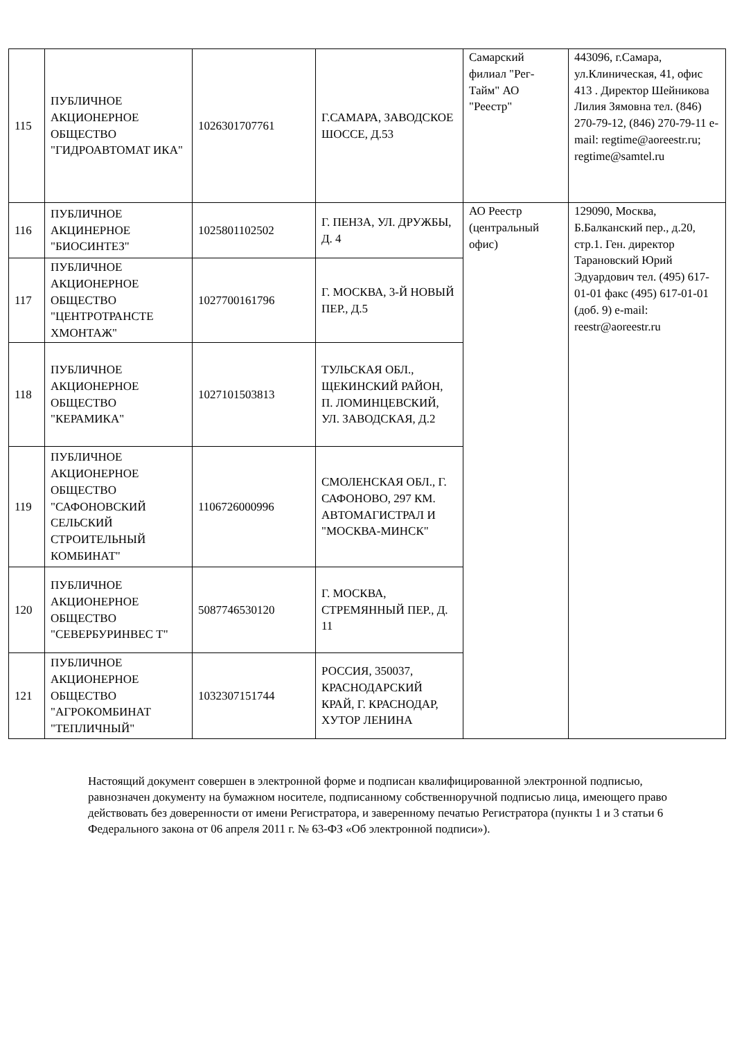| 115 | ПУБЛИЧНОЕ АКЦИОНЕРНОЕ ОБЩЕСТВО "ГИДРОАВТОМАТ ИКА" | 1026301707761 | Г.САМАРА, ЗАВОДСКОЕ ШОССЕ, Д.53 | Самарский филиал "Рег-Тайм" АО "Реестр" | 443096, г.Самара, ул.Клиническая, 41, офис 413 . Директор Шейникова Лилия Зямовна тел. (846) 270-79-12, (846) 270-79-11 e-mail: regtime@aoreestr.ru; regtime@samtel.ru |
| 116 | ПУБЛИЧНОЕ АКЦИНЕРНОЕ "БИОСИНТЕЗ" | 1025801102502 | Г. ПЕНЗА, УЛ. ДРУЖБЫ, Д. 4 | АО Реестр (центральный офис) | 129090, Москва, Б.Балканский пер., д.20, стр.1. Ген. директор Тарановский Юрий Эдуардович тел. (495) 617-01-01 факс (495) 617-01-01 (доб. 9) e-mail: reestr@aoreestr.ru |
| 117 | ПУБЛИЧНОЕ АКЦИОНЕРНОЕ ОБЩЕСТВО "ЦЕНТРОТРАНСТЕ ХМОНТАЖ" | 1027700161796 | Г. МОСКВА, 3-Й НОВЫЙ ПЕР., Д.5 | | |
| 118 | ПУБЛИЧНОЕ АКЦИОНЕРНОЕ ОБЩЕСТВО "КЕРАМИКА" | 1027101503813 | ТУЛЬСКАЯ ОБЛ., ЩЕКИНСКИЙ РАЙОН, П. ЛОМИНЦЕВСКИЙ, УЛ. ЗАВОДСКАЯ, Д.2 | | |
| 119 | ПУБЛИЧНОЕ АКЦИОНЕРНОЕ ОБЩЕСТВО "САФОНОВСКИЙ СЕЛЬСКИЙ СТРОИТЕЛЬНЫЙ КОМБИНАТ" | 1106726000996 | СМОЛЕНСКАЯ ОБЛ., Г. САФОНОВО, 297 КМ. АВТОМАГИСТРАЛ И "МОСКВА-МИНСК" | | |
| 120 | ПУБЛИЧНОЕ АКЦИОНЕРНОЕ ОБЩЕСТВО "СЕВЕРБУРИНВЕС Т" | 5087746530120 | Г. МОСКВА, СТРЕМЯННЫЙ ПЕР., Д. 11 | | |
| 121 | ПУБЛИЧНОЕ АКЦИОНЕРНОЕ ОБЩЕСТВО "АГРОКОМБИНАТ "ТЕПЛИЧНЫЙ" | 1032307151744 | РОССИЯ, 350037, КРАСНОДАРСКИЙ КРАЙ, Г. КРАСНОДАР, ХУТОР ЛЕНИНА | | |
Настоящий документ совершен в электронной форме и подписан квалифицированной электронной подписью, равнозначен документу на бумажном носителе, подписанному собственноручной подписью лица, имеющего право действовать без доверенности от имени Регистратора, и заверенному печатью Регистратора (пункты 1 и 3 статьи 6 Федерального закона от 06 апреля 2011 г. № 63-ФЗ «Об электронной подписи»).